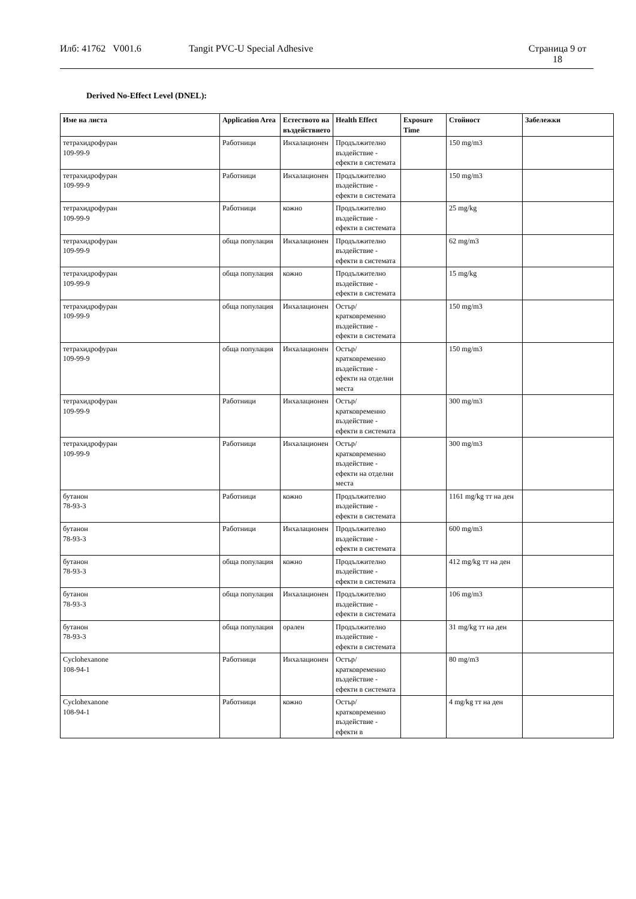Илб: 41762 V001.6 Tangit PVC-U Special Adhesive Страница 9 от
18
Derived No-Effect Level (DNEL):
| Име на листа | Application Area | Естеството на въздействието | Health Effect | Exposure Time | Стойност | Забележки |
| --- | --- | --- | --- | --- | --- | --- |
| тетрахидрофуран 109-99-9 | Работници | Инхалационен | Продължително въздействие - ефекти в системата | | 150 mg/m3 | |
| тетрахидрофуран 109-99-9 | Работници | Инхалационен | Продължително въздействие - ефекти в системата | | 150 mg/m3 | |
| тетрахидрофуран 109-99-9 | Работници | кожно | Продължително въздействие - ефекти в системата | | 25 mg/kg | |
| тетрахидрофуран 109-99-9 | обща популация | Инхалационен | Продължително въздействие - ефекти в системата | | 62 mg/m3 | |
| тетрахидрофуран 109-99-9 | обща популация | кожно | Продължително въздействие - ефекти в системата | | 15 mg/kg | |
| тетрахидрофуран 109-99-9 | обща популация | Инхалационен | Остър/кратковременно въздействие - ефекти в системата | | 150 mg/m3 | |
| тетрахидрофуран 109-99-9 | обща популация | Инхалационен | Остър/кратковременно въздействие - ефекти на отделни места | | 150 mg/m3 | |
| тетрахидрофуран 109-99-9 | Работници | Инхалационен | Остър/кратковременно въздействие - ефекти в системата | | 300 mg/m3 | |
| тетрахидрофуран 109-99-9 | Работници | Инхалационен | Остър/кратковременно въздействие - ефекти на отделни места | | 300 mg/m3 | |
| бутанон 78-93-3 | Работници | кожно | Продължително въздействие - ефекти в системата | | 1161 mg/kg тт на ден | |
| бутанон 78-93-3 | Работници | Инхалационен | Продължително въздействие - ефекти в системата | | 600 mg/m3 | |
| бутанон 78-93-3 | обща популация | кожно | Продължително въздействие - ефекти в системата | | 412 mg/kg тт на ден | |
| бутанон 78-93-3 | обща популация | Инхалационен | Продължително въздействие - ефекти в системата | | 106 mg/m3 | |
| бутанон 78-93-3 | обща популация | орален | Продължително въздействие - ефекти в системата | | 31 mg/kg тт на ден | |
| Cyclohexanone 108-94-1 | Работници | Инхалационен | Остър/кратковременно въздействие - ефекти в системата | | 80 mg/m3 | |
| Cyclohexanone 108-94-1 | Работници | кожно | Остър/кратковременно въздействие - ефекти в | | 4 mg/kg тт на ден | |